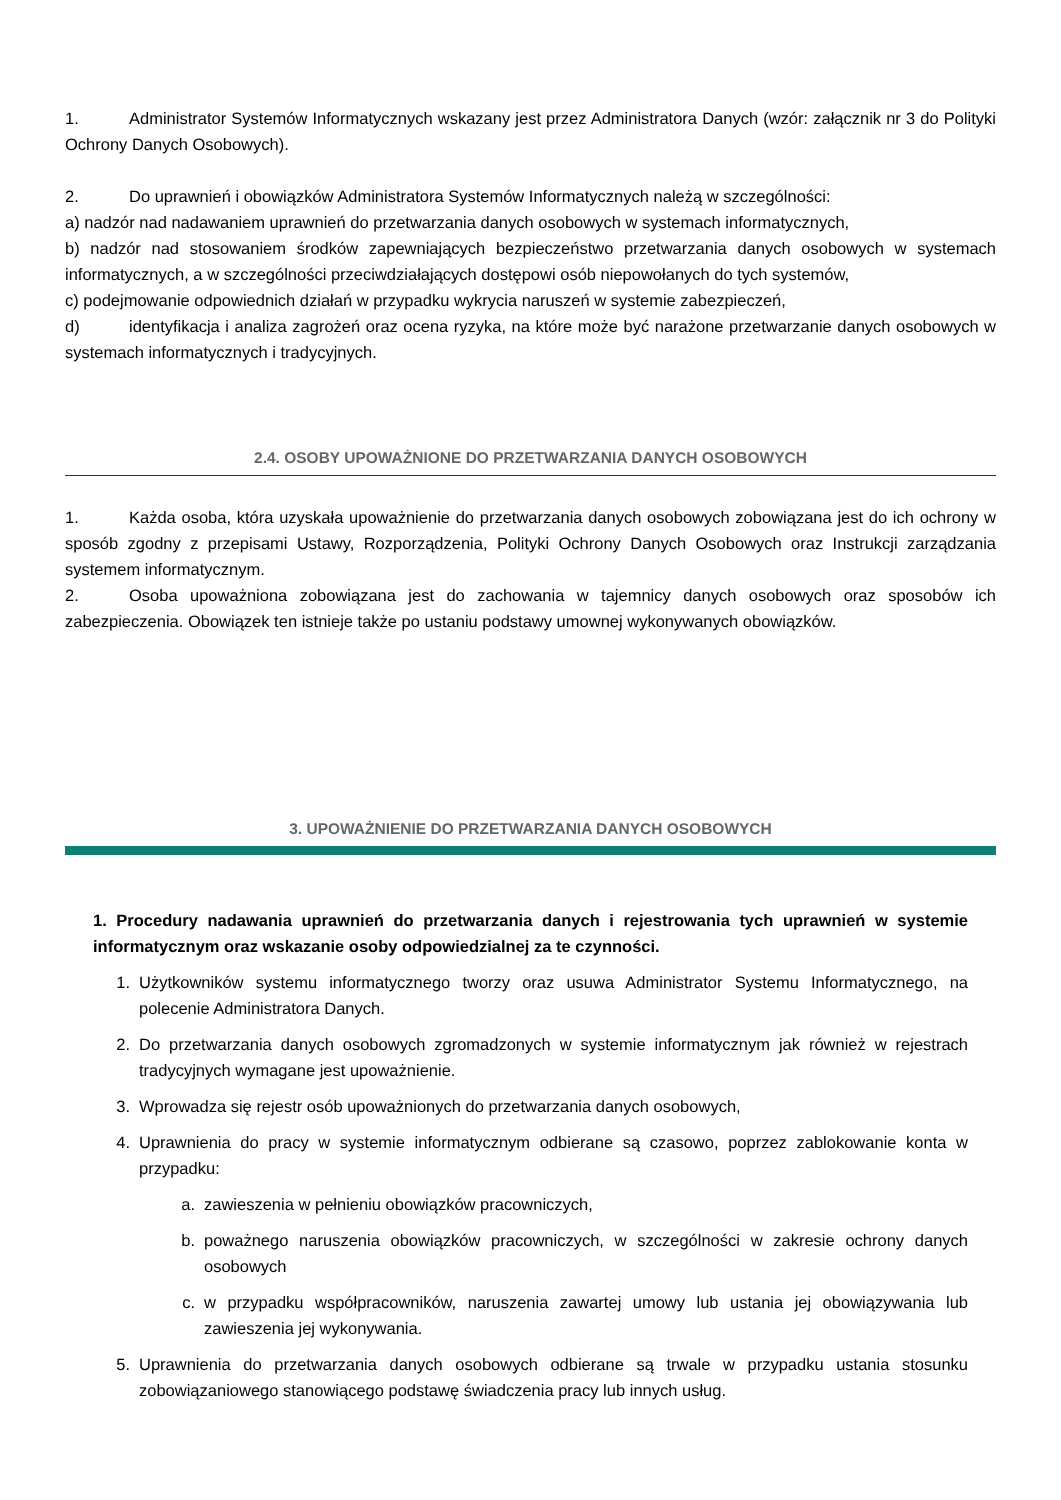1. Administrator Systemów Informatycznych wskazany jest przez Administratora Danych (wzór: załącznik nr 3 do Polityki Ochrony Danych Osobowych).
2. Do uprawnień i obowiązków Administratora Systemów Informatycznych należą w szczególności:
a) nadzór nad nadawaniem uprawnień do przetwarzania danych osobowych w systemach informatycznych,
b) nadzór nad stosowaniem środków zapewniających bezpieczeństwo przetwarzania danych osobowych w systemach informatycznych, a w szczególności przeciwdziałających dostępowi osób niepowołanych do tych systemów,
c) podejmowanie odpowiednich działań w przypadku wykrycia naruszeń w systemie zabezpieczeń,
d) identyfikacja i analiza zagrożeń oraz ocena ryzyka, na które może być narażone przetwarzanie danych osobowych w systemach informatycznych i tradycyjnych.
2.4. OSOBY UPOWAŻNIONE DO PRZETWARZANIA DANYCH OSOBOWYCH
1. Każda osoba, która uzyskała upoważnienie do przetwarzania danych osobowych zobowiązana jest do ich ochrony w sposób zgodny z przepisami Ustawy, Rozporządzenia, Polityki Ochrony Danych Osobowych oraz Instrukcji zarządzania systemem informatycznym.
2. Osoba upoważniona zobowiązana jest do zachowania w tajemnicy danych osobowych oraz sposobów ich zabezpieczenia. Obowiązek ten istnieje także po ustaniu podstawy umownej wykonywanych obowiązków.
3. UPOWAŻNIENIE DO PRZETWARZANIA DANYCH OSOBOWYCH
1. Procedury nadawania uprawnień do przetwarzania danych i rejestrowania tych uprawnień w systemie informatycznym oraz wskazanie osoby odpowiedzialnej za te czynności.
1. Użytkowników systemu informatycznego tworzy oraz usuwa Administrator Systemu Informatycznego, na polecenie Administratora Danych.
2. Do przetwarzania danych osobowych zgromadzonych w systemie informatycznym jak również w rejestrach tradycyjnych wymagane jest upoważnienie.
3. Wprowadza się rejestr osób upoważnionych do przetwarzania danych osobowych,
4. Uprawnienia do pracy w systemie informatycznym odbierane są czasowo, poprzez zablokowanie konta w przypadku:
a. zawieszenia w pełnieniu obowiązków pracowniczych,
b. poważnego naruszenia obowiązków pracowniczych, w szczególności w zakresie ochrony danych osobowych
c. w przypadku współpracowników, naruszenia zawartej umowy lub ustania jej obowiązywania lub zawieszenia jej wykonywania.
5. Uprawnienia do przetwarzania danych osobowych odbierane są trwale w przypadku ustania stosunku zobowiązaniowego stanowiącego podstawę świadczenia pracy lub innych usług.